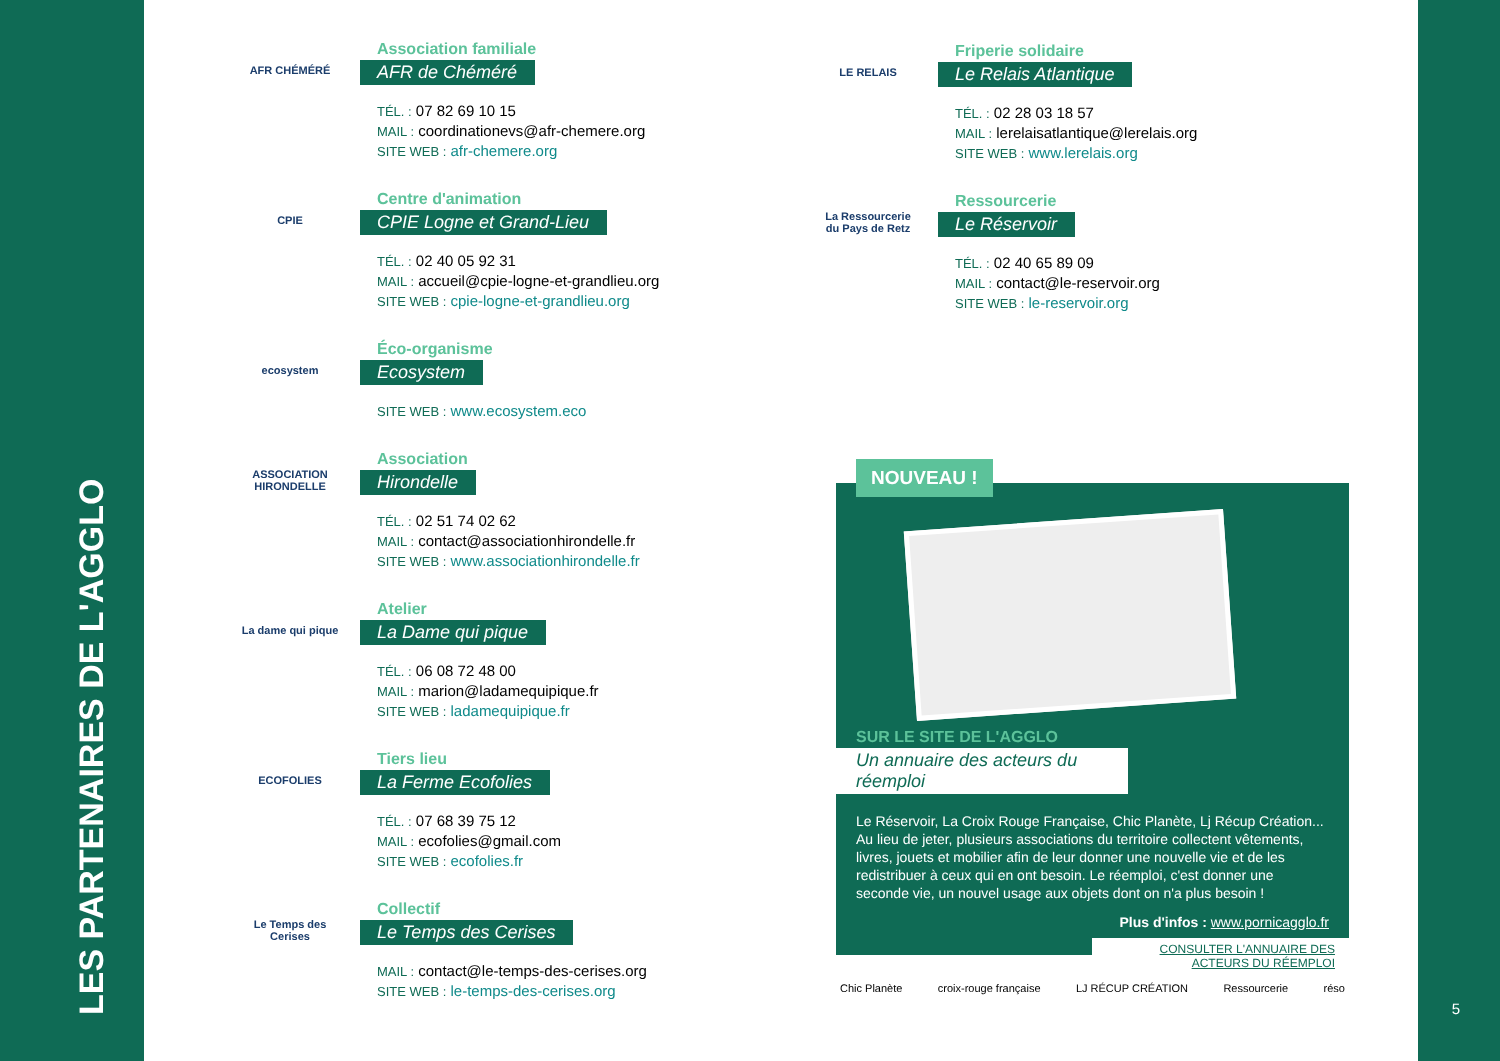LES PARTENAIRES DE L'AGGLO
AFR CHÉMÉRÉ
Association familiale
AFR de Chéméré
TÉL. : 07 82 69 10 15
MAIL : coordinationevs@afr-chemere.org
SITE WEB : afr-chemere.org
CPIE
Centre d'animation
CPIE Logne et Grand-Lieu
TÉL. : 02 40 05 92 31
MAIL : accueil@cpie-logne-et-grandlieu.org
SITE WEB : cpie-logne-et-grandlieu.org
ecosystem
Éco-organisme
Ecosystem
SITE WEB : www.ecosystem.eco
ASSOCIATION HIRONDELLE
Association
Hirondelle
TÉL. : 02 51 74 02 62
MAIL : contact@associationhirondelle.fr
SITE WEB : www.associationhirondelle.fr
La dame qui pique
Atelier
La Dame qui pique
TÉL. : 06 08 72 48 00
MAIL : marion@ladamequipique.fr
SITE WEB : ladamequipique.fr
ECOFOLIES
Tiers lieu
La Ferme Ecofolies
TÉL. : 07 68 39 75 12
MAIL : ecofolies@gmail.com
SITE WEB : ecofolies.fr
Le Temps des Cerises
Collectif
Le Temps des Cerises
MAIL : contact@le-temps-des-cerises.org
SITE WEB : le-temps-des-cerises.org
LE RELAIS
Friperie solidaire
Le Relais Atlantique
TÉL. : 02 28 03 18 57
MAIL : lerelaisatlantique@lerelais.org
SITE WEB : www.lerelais.org
La Ressourcerie du Pays de Retz
Ressourcerie
Le Réservoir
TÉL. : 02 40 65 89 09
MAIL : contact@le-reservoir.org
SITE WEB : le-reservoir.org
SUR LE SITE DE L'AGGLO
Un annuaire des acteurs du réemploi
Le Réservoir, La Croix Rouge Française, Chic Planète, Lj Récup Création... Au lieu de jeter, plusieurs associations du territoire collectent vêtements, livres, jouets et mobilier afin de leur donner une nouvelle vie et de les redistribuer à ceux qui en ont besoin. Le réemploi, c'est donner une seconde vie, un nouvel usage aux objets dont on n'a plus besoin !
Plus d'infos : www.pornicagglo.fr
CONSULTER L'ANNUAIRE DES ACTEURS DU RÉEMPLOI
NOUVEAU !
Chic Planète croix-rouge française LJ RÉCUP CRÉATION Ressourcerie réso
5